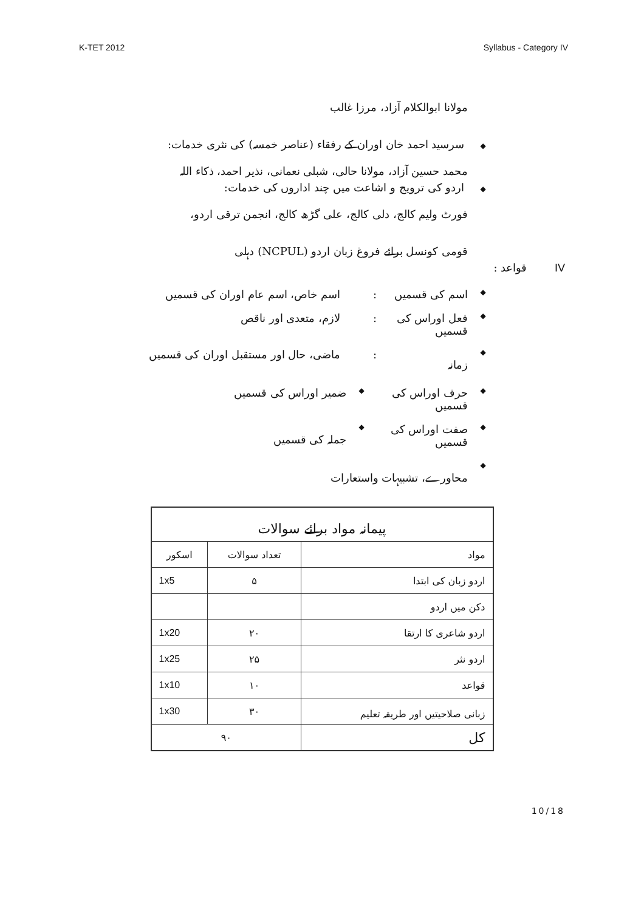K-TET 2012 Syllabus - Category IV
مولانا ابوالکلام آزاد، مرزا غالب
◆ سرسید احمد خان اوران کے رفقاء (عناصر خمسہ) کی نثری خدمات:
محمد حسین آزاد، مولانا حالی، شبلی نعمانی، نذیر احمد، ذکاء اللہ
◆ اردو کی ترویج و اشاعت میں چند اداروں کی خدمات:
فورٹ ولیم کالج، دلی کالج، علی گڑھ کالج، انجمن ترقی اردو،
قومی کونسل برائے فروغ زبان اردو (NCPUL) دہلی
IV قواعد :
◆ اسم کی قسمیں: اسم خاص، اسم عام اوران کی قسمیں
◆ فعل اوراس کی قسمیں: لازم، متعدی اور ناقص
◆ زمانہ: ماضی، حال اور مستقبل اوران کی قسمیں
◆ حرف اوراس کی قسمیں ◆ ضمیر اوراس کی قسمیں
◆ صفت اوراس کی قسمیں ◆ جملہ کی قسمیں
◆ محاورے، تشبیہات واستعارات
| پیمانہ مواد برائے سوالات | | |
| --- | --- | --- |
| مواد | تعداد سوالات | اسکور |
| اردو زبان کی ابتدا | ۵ | 1x5 |
| دکن میں اردو | | |
| اردو شاعری کا ارتقا | ۲۰ | 1x20 |
| اردو نثر | ۲۵ | 1x25 |
| قواعد | ۱۰ | 1x10 |
| زبانی صلاحیتیں اور طریقہ تعلیم | ۳۰ | 1x30 |
| کل | ۹۰ | |
10/18